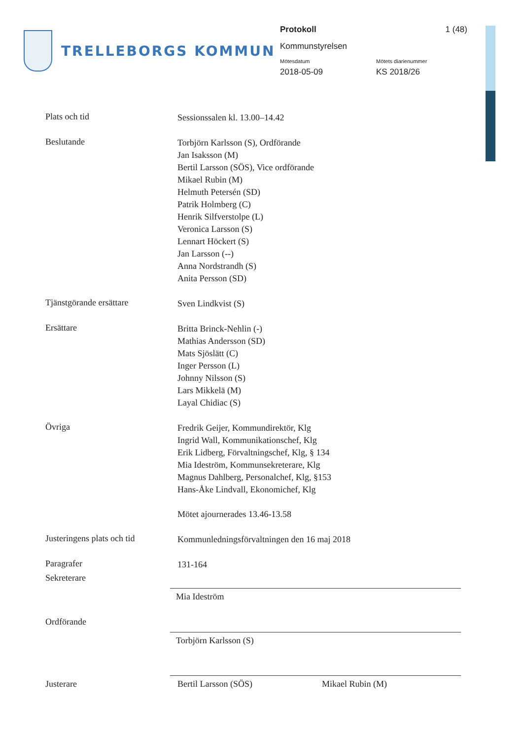TRELLEBORGS KOMMUN
Protokoll 1 (48)
Kommunstyrelsen
Mötesdatum
2018-05-09
Mötets diarienummer
KS 2018/26
Plats och tid
Sessionssalen kl. 13.00–14.42
Beslutande
Torbjörn Karlsson (S), Ordförande
Jan Isaksson (M)
Bertil Larsson (SÖS), Vice ordförande
Mikael Rubin (M)
Helmuth Petersén (SD)
Patrik Holmberg (C)
Henrik Silfverstolpe (L)
Veronica Larsson (S)
Lennart Höckert (S)
Jan Larsson (--)
Anna Nordstrandh (S)
Anita Persson (SD)
Tjänstgörande ersättare
Sven Lindkvist (S)
Ersättare
Britta Brinck-Nehlin (-)
Mathias Andersson (SD)
Mats Sjöslätt (C)
Inger Persson (L)
Johnny Nilsson (S)
Lars Mikkelä (M)
Layal Chidiac (S)
Övriga
Fredrik Geijer, Kommundirektör, Klg
Ingrid Wall, Kommunikationschef, Klg
Erik Lidberg, Förvaltningschef, Klg, § 134
Mia Ideström, Kommunsekreterare, Klg
Magnus Dahlberg, Personalchef, Klg, §153
Hans-Åke Lindvall, Ekonomichef, Klg
Mötet ajournerades 13.46-13.58
Justeringens plats och tid
Kommunledningsförvaltningen den 16 maj 2018
Paragrafer
131-164
Sekreterare
Mia Ideström
Ordförande
Torbjörn Karlsson (S)
Justerare Bertil Larsson (SÖS) Mikael Rubin (M)